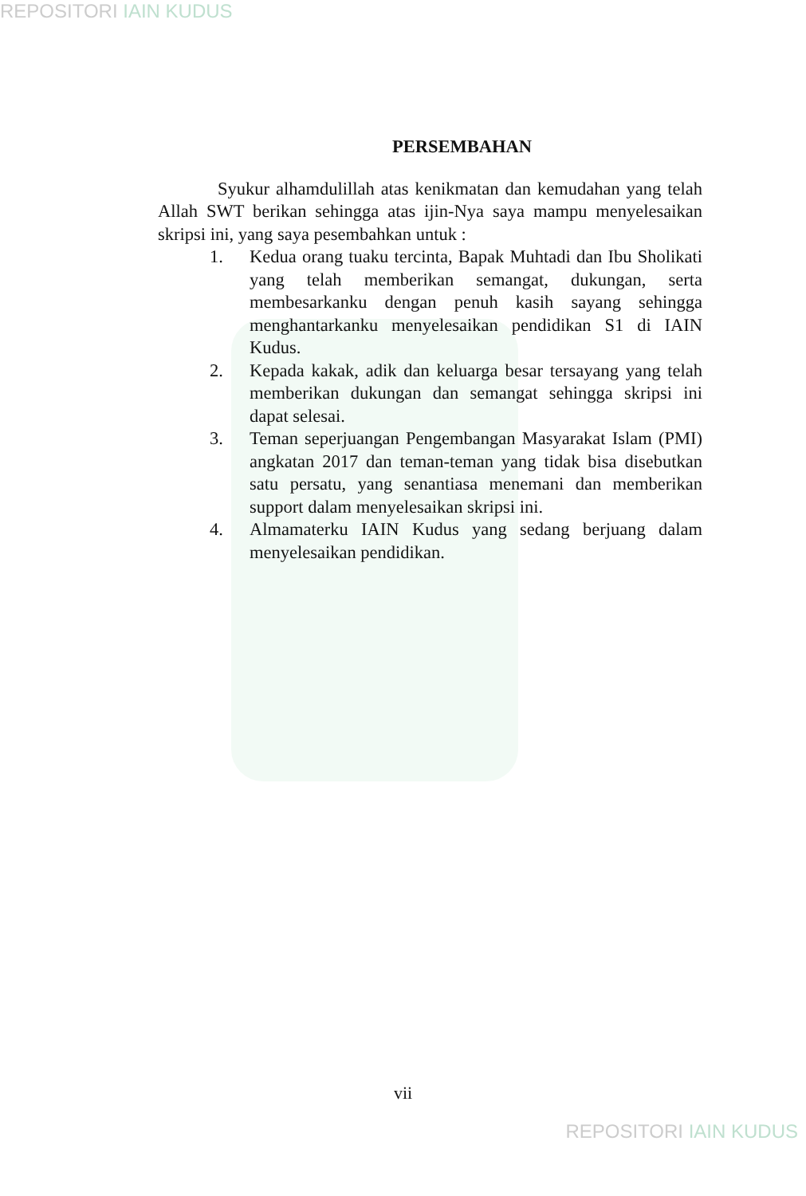REPOSITORI IAIN KUDUS
PERSEMBAHAN
Syukur alhamdulillah atas kenikmatan dan kemudahan yang telah Allah SWT berikan sehingga atas ijin-Nya saya mampu menyelesaikan skripsi ini, yang saya pesembahkan untuk :
1. Kedua orang tuaku tercinta, Bapak Muhtadi dan Ibu Sholikati yang telah memberikan semangat, dukungan, serta membesarkanku dengan penuh kasih sayang sehingga menghantarkanku menyelesaikan pendidikan S1 di IAIN Kudus.
2. Kepada kakak, adik dan keluarga besar tersayang yang telah memberikan dukungan dan semangat sehingga skripsi ini dapat selesai.
3. Teman seperjuangan Pengembangan Masyarakat Islam (PMI) angkatan 2017 dan teman-teman yang tidak bisa disebutkan satu persatu, yang senantiasa menemani dan memberikan support dalam menyelesaikan skripsi ini.
4. Almamaterku IAIN Kudus yang sedang berjuang dalam menyelesaikan pendidikan.
vii
REPOSITORI IAIN KUDUS